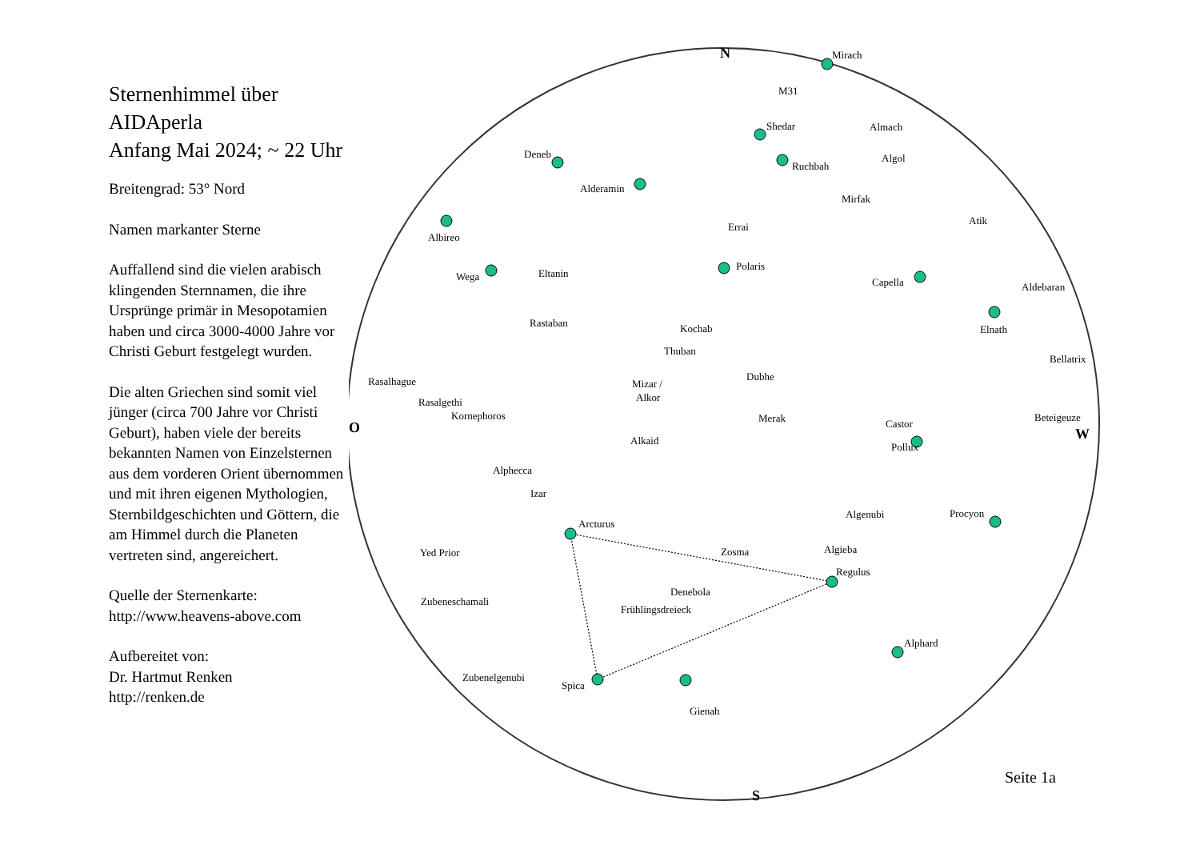Sternenhimmel über AIDAperla
Anfang Mai 2024; ~ 22 Uhr
Breitengrad: 53° Nord
Namen markanter Sterne
Auffallend sind die vielen arabisch klingenden Sternnamen, die ihre Ursprünge primär in Mesopotamien haben und circa 3000-4000 Jahre vor Christi Geburt festgelegt wurden.
Die alten Griechen sind somit viel jünger (circa 700 Jahre vor Christi Geburt), haben viele der bereits bekannten Namen von Einzelsternen aus dem vorderen Orient übernommen und mit ihren eigenen Mythologien, Sternbildgeschichten und Göttern, die am Himmel durch die Planeten vertreten sind, angereichert.
Quelle der Sternenkarte:
http://www.heavens-above.com
Aufbereitet von:
Dr. Hartmut Renken
http://renken.de
N
S
O
W
Mirach
M31
Shedar
Almach
Ruchbah
Algol
Deneb
Alderamin
Errai
Mirfak
Atik
Albireo
Wega
Eltanin
Polaris
Capella
Aldebaran
Rastaban
Kochab
Elnath
Thuban
Bellatrix
Rasalhague
Mizar /
Alkor
Dubhe
Rasalgethi
Kornephoros
Merak
Castor
Beteigeuze
Alkaid
Pollux
Alphecca
Izar
Arcturus
Algenubi
Procyon
Yed Prior
Zosma
Algieba
Regulus
Denebola
Zubeneschamali
Frühlingsdreieck
Alphard
Zubenelgenubi
Spica
Gienah
Seite 1a